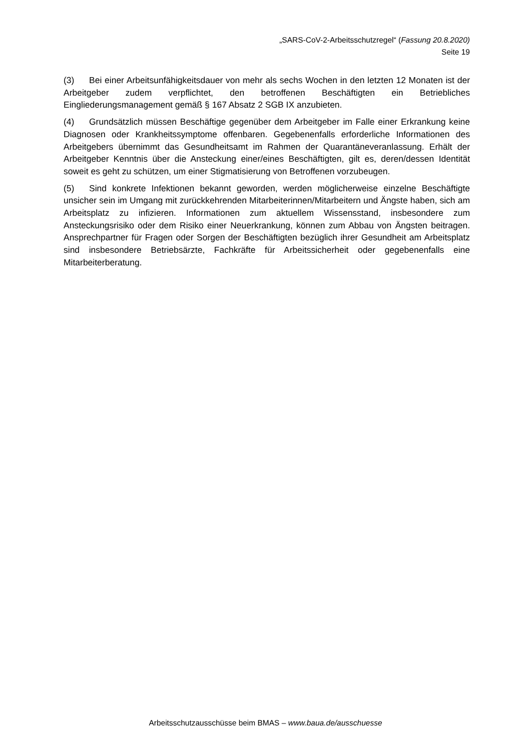„SARS-CoV-2-Arbeitsschutzregel“ (Fassung 20.8.2020)
Seite 19
(3) Bei einer Arbeitsunfähigkeitsdauer von mehr als sechs Wochen in den letzten 12 Monaten ist der Arbeitgeber zudem verpflichtet, den betroffenen Beschäftigten ein Betriebliches Eingliederungsmanagement gemäß § 167 Absatz 2 SGB IX anzubieten.
(4) Grundsätzlich müssen Beschäftige gegenüber dem Arbeitgeber im Falle einer Erkrankung keine Diagnosen oder Krankheitssymptome offenbaren. Gegebenenfalls erforderliche Informationen des Arbeitgebers übernimmt das Gesundheitsamt im Rahmen der Quarantäneveranlassung. Erhält der Arbeitgeber Kenntnis über die Ansteckung einer/eines Beschäftigten, gilt es, deren/dessen Identität soweit es geht zu schützen, um einer Stigmatisierung von Betroffenen vorzubeugen.
(5) Sind konkrete Infektionen bekannt geworden, werden möglicherweise einzelne Beschäftigte unsicher sein im Umgang mit zurückkehrenden Mitarbeiterinnen/Mitarbeitern und Ängste haben, sich am Arbeitsplatz zu infizieren. Informationen zum aktuellem Wissensstand, insbesondere zum Ansteckungsrisiko oder dem Risiko einer Neuerkrankung, können zum Abbau von Ängsten beitragen. Ansprechpartner für Fragen oder Sorgen der Beschäftigten bezüglich ihrer Gesundheit am Arbeitsplatz sind insbesondere Betriebsärzte, Fachkräfte für Arbeitssicherheit oder gegebenenfalls eine Mitarbeiterberatung.
Arbeitsschutzausschüsse beim BMAS – www.baua.de/ausschuesse